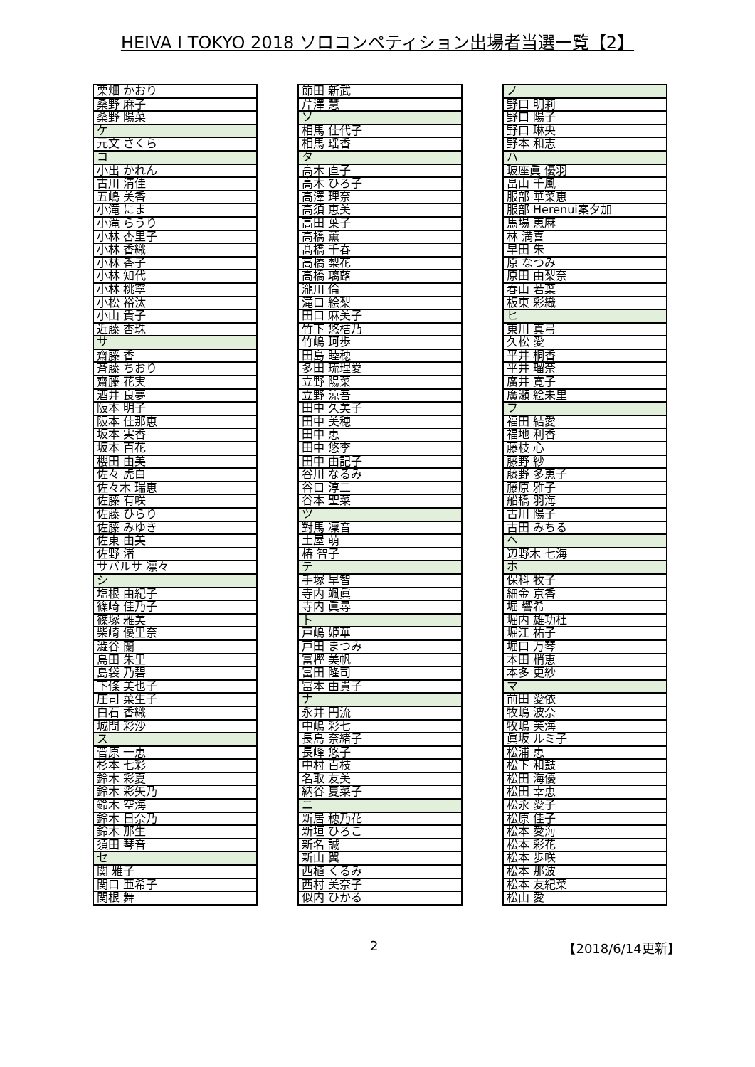HEIVA I TOKYO 2018 ソロコンペティション出場者当選一覧【2】
| 栗畑 かおり |
| 桑野 麻子 |
| 桑野 陽菜 |
| ケ |
| 元文 さくら |
| コ |
| 小出 かれん |
| 古川 清佳 |
| 五嶋 美香 |
| 小滝 にま |
| 小滝 らうり |
| 小林 杏里子 |
| 小林 香織 |
| 小林 香子 |
| 小林 知代 |
| 小林 桃寧 |
| 小松 裕汰 |
| 小山 貴子 |
| 近藤 杏珠 |
| サ |
| 齋藤 香 |
| 斉藤 ちおり |
| 齋藤 花実 |
| 酒井 良夢 |
| 阪本 明子 |
| 阪本 佳那恵 |
| 坂本 実香 |
| 坂本 百花 |
| 櫻田 由美 |
| 佐々 虎白 |
| 佐々木 瑞恵 |
| 佐藤 有咲 |
| 佐藤 ひらり |
| 佐藤 みゆき |
| 佐東 由美 |
| 佐野 渚 |
| サバルサ 凛々 |
| シ |
| 塩根 由紀子 |
| 篠崎 佳乃子 |
| 篠塚 雅美 |
| 柴崎 優里奈 |
| 澁谷 蘭 |
| 島田 朱里 |
| 島袋 乃碧 |
| 下條 美也子 |
| 庄司 菜生子 |
| 白石 香織 |
| 城間 彩沙 |
| ス |
| 菅原 一恵 |
| 杉本 七彩 |
| 鈴木 彩夏 |
| 鈴木 彩矢乃 |
| 鈴木 空海 |
| 鈴木 日奈乃 |
| 鈴木 那生 |
| 須田 琴音 |
| セ |
| 関 雅子 |
| 関口 亜希子 |
| 関根 舞 |
| 節田 新武 |
| 芹澤 慧 |
| ソ |
| 相馬 佳代子 |
| 相馬 瑶香 |
| タ |
| 高木 直子 |
| 高木 ひろ子 |
| 高澤 理奈 |
| 高須 恵美 |
| 高田 葉子 |
| 高橋 薫 |
| 髙橋 千春 |
| 高橋 梨花 |
| 高橋 璃蕗 |
| 瀧川 倫 |
| 滝口 絵梨 |
| 田口 麻美子 |
| 竹下 悠桔乃 |
| 竹嶋 珂歩 |
| 田島 睦穂 |
| 多田 琉理愛 |
| 立野 陽菜 |
| 立野 涼吾 |
| 田中 久美子 |
| 田中 美穂 |
| 田中 恵 |
| 田中 悠李 |
| 田中 由記子 |
| 谷川 なるみ |
| 谷口 淳二 |
| 谷本 聖菜 |
| ツ |
| 對馬 凜音 |
| 土屋 萌 |
| 椿 智子 |
| テ |
| 手塚 早智 |
| 寺内 颯眞 |
| 寺内 眞尋 |
| ト |
| 戸嶋 姫華 |
| 戸田 まつみ |
| 富樫 美帆 |
| 冨田 隆司 |
| 富本 由貴子 |
| ナ |
| 永井 円流 |
| 中嶋 彩七 |
| 長島 奈緒子 |
| 長峰 悠子 |
| 中村 百枝 |
| 名取 友美 |
| 納谷 夏菜子 |
| ニ |
| 新居 穂乃花 |
| 新垣 ひろこ |
| 新名 誠 |
| 新山 翼 |
| 西植 くるみ |
| 西村 美奈子 |
| 似内 ひかる |
| ノ |
| 野口 明莉 |
| 野口 陽子 |
| 野口 琳央 |
| 野本 和志 |
| ハ |
| 玻座眞 優羽 |
| 畠山 千風 |
| 服部 華菜恵 |
| 服部 Herenui案夕加 |
| 馬場 恵麻 |
| 林 満喜 |
| 早田 朱 |
| 原 なつみ |
| 原田 由梨奈 |
| 春山 若葉 |
| 板東 彩織 |
| ヒ |
| 東川 真弓 |
| 久松 愛 |
| 平井 桐香 |
| 平井 瑠奈 |
| 廣井 寛子 |
| 廣瀬 絵未里 |
| フ |
| 福田 結愛 |
| 福地 利香 |
| 藤枝 心 |
| 藤野 紗 |
| 藤野 多恵子 |
| 藤原 雅子 |
| 船橋 羽海 |
| 古川 陽子 |
| 古田 みちる |
| ヘ |
| 辺野木 七海 |
| ホ |
| 保科 牧子 |
| 細金 京香 |
| 堀 響希 |
| 堀内 雄功杜 |
| 堀江 祐子 |
| 堀口 万琴 |
| 本田 梢恵 |
| 本多 更紗 |
| マ |
| 前田 愛依 |
| 牧嶋 波奈 |
| 牧嶋 芙海 |
| 眞坂 ルミ子 |
| 松浦 恵 |
| 松下 和鼓 |
| 松田 海優 |
| 松田 幸恵 |
| 松永 愛子 |
| 松原 佳子 |
| 松本 愛海 |
| 松本 彩花 |
| 松本 歩咲 |
| 松本 那波 |
| 松本 友紀菜 |
| 松山 愛 |
2 【2018/6/14更新】